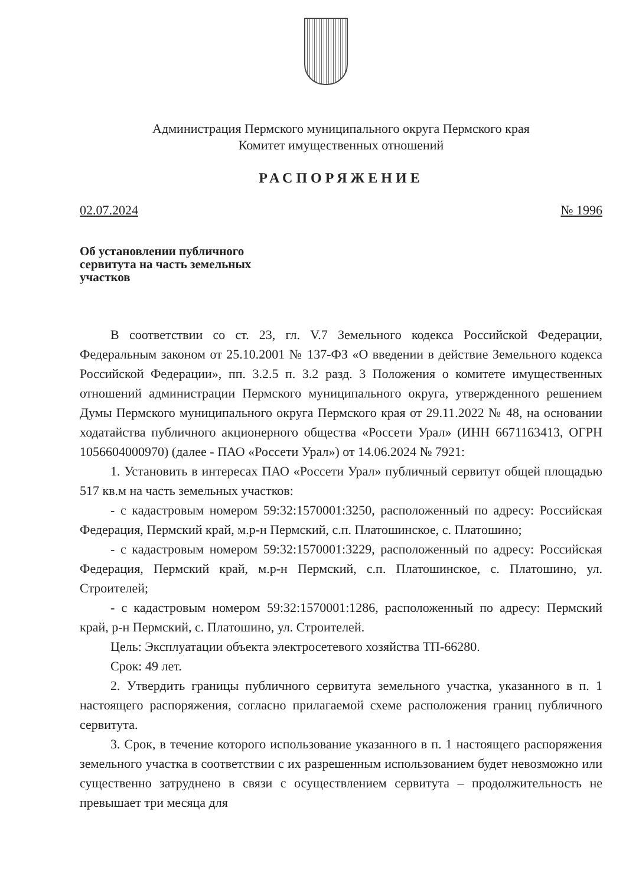Администрация Пермского муниципального округа Пермского края
Комитет имущественных отношений
РАСПОРЯЖЕНИЕ
02.07.2024 № 1996
Об установлении публичного
сервитута на часть земельных
участков
В соответствии со ст. 23, гл. V.7 Земельного кодекса Российской Федерации, Федеральным законом от 25.10.2001 № 137-ФЗ «О введении в действие Земельного кодекса Российской Федерации», пп. 3.2.5 п. 3.2 разд. 3 Положения о комитете имущественных отношений администрации Пермского муниципального округа, утвержденного решением Думы Пермского муниципального округа Пермского края от 29.11.2022 № 48, на основании ходатайства публичного акционерного общества «Россети Урал» (ИНН 6671163413, ОГРН 1056604000970) (далее - ПАО «Россети Урал») от 14.06.2024 № 7921:
1. Установить в интересах ПАО «Россети Урал» публичный сервитут общей площадью 517 кв.м на часть земельных участков:
- с кадастровым номером 59:32:1570001:3250, расположенный по адресу: Российская Федерация, Пермский край, м.р-н Пермский, с.п. Платошинское, с. Платошино;
- с кадастровым номером 59:32:1570001:3229, расположенный по адресу: Российская Федерация, Пермский край, м.р-н Пермский, с.п. Платошинское, с. Платошино, ул. Строителей;
- с кадастровым номером 59:32:1570001:1286, расположенный по адресу: Пермский край, р-н Пермский, с. Платошино, ул. Строителей.
Цель: Эксплуатации объекта электросетевого хозяйства ТП-66280.
Срок: 49 лет.
2. Утвердить границы публичного сервитута земельного участка, указанного в п. 1 настоящего распоряжения, согласно прилагаемой схеме расположения границ публичного сервитута.
3. Срок, в течение которого использование указанного в п. 1 настоящего распоряжения земельного участка в соответствии с их разрешенным использованием будет невозможно или существенно затруднено в связи с осуществлением сервитута – продолжительность не превышает три месяца для